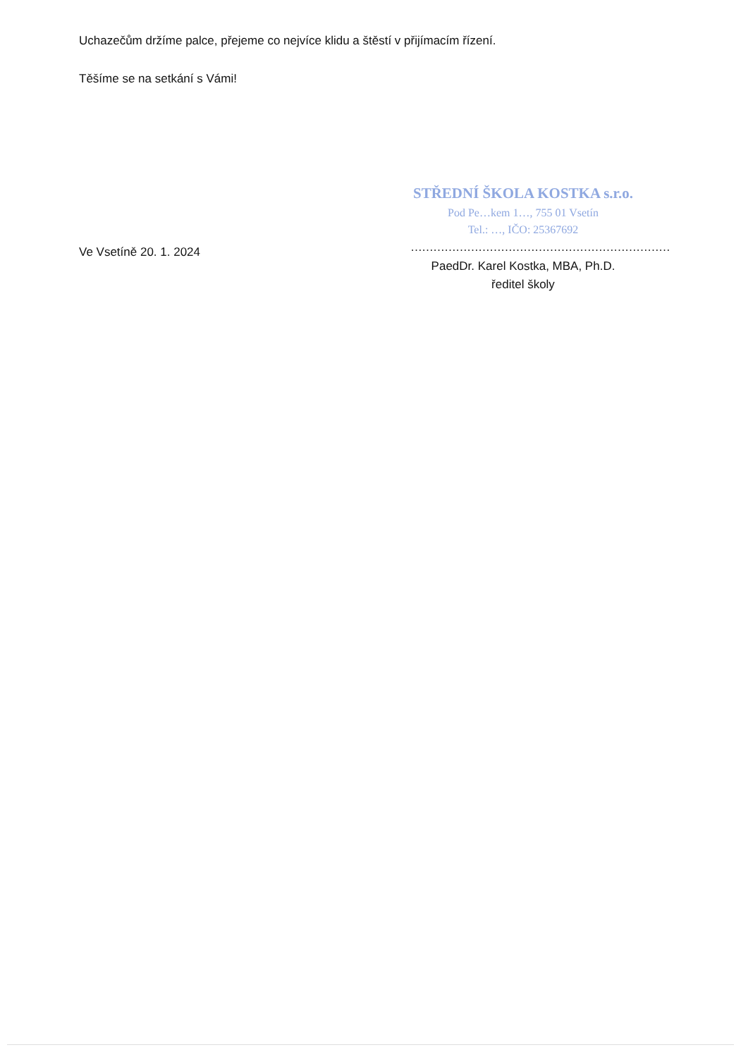Uchazečům držíme palce, přejeme co nejvíce klidu a štěstí v přijímacím řízení.
Těšíme se na setkání s Vámi!
Ve Vsetíně 20. 1. 2024
STŘEDNÍ ŠKOLA KOSTKA s.r.o.
Pod Pe…kem 1…, 755 01 Vsetín
Tel.: …, IČO: 25367692
……………………………………………………………
PaedDr. Karel Kostka, MBA, Ph.D.
ředitel školy